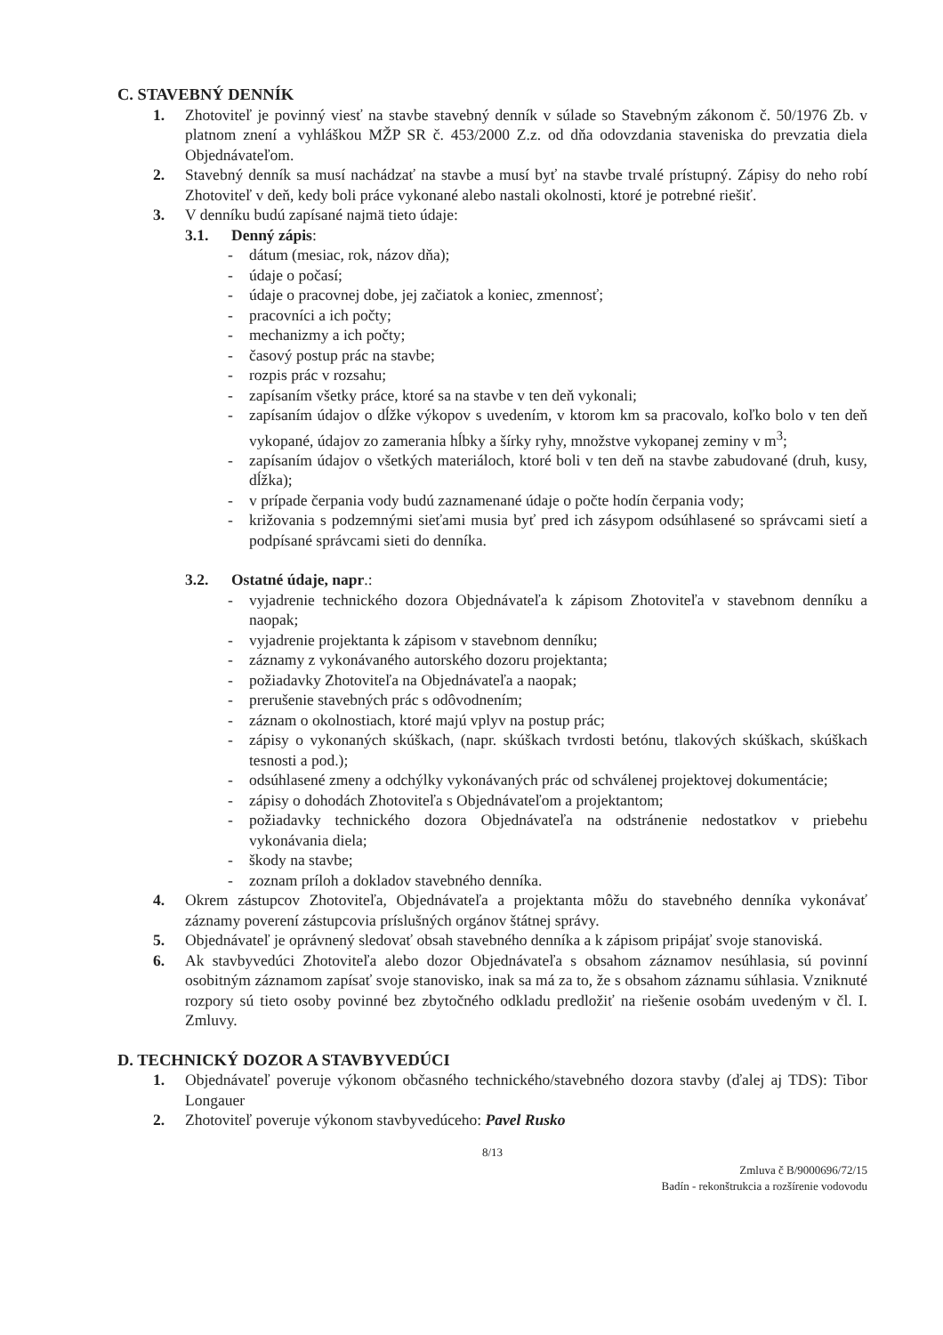C. STAVEBNÝ DENNÍK
1. Zhotoviteľ je povinný viesť na stavbe stavebný denník v súlade so Stavebným zákonom č. 50/1976 Zb. v platnom znení a vyhláškou MŽP SR č. 453/2000 Z.z. od dňa odovzdania staveniska do prevzatia diela Objednávateľom.
2. Stavebný denník sa musí nachádzať na stavbe a musí byť na stavbe trvalé prístupný. Zápisy do neho robí Zhotoviteľ v deň, kedy boli práce vykonané alebo nastali okolnosti, ktoré je potrebné riešiť.
3. V denníku budú zapísané najmä tieto údaje:
3.1. Denný zápis:
- dátum (mesiac, rok, názov dňa);
- údaje o počasí;
- údaje o pracovnej dobe, jej začiatok a koniec, zmennosť;
- pracovníci a ich počty;
- mechanizmy a ich počty;
- časový postup prác na stavbe;
- rozpis prác v rozsahu;
- zapísaním všetky práce, ktoré sa na stavbe v ten deň vykonali;
- zapísaním údajov o dĺžke výkopov s uvedením, v ktorom km sa pracovalo, koľko bolo v ten deň vykopané, údajov zo zamerania hĺbky a šírky ryhy, množstve vykopanej zeminy v m<sup>3</sup>;
- zapísaním údajov o všetkých materiáloch, ktoré boli v ten deň na stavbe zabudované (druh, kusy, dĺžka);
- v prípade čerpania vody budú zaznamenané údaje o počte hodín čerpania vody;
- križovania s podzemnými sieťami musia byť pred ich zásypom odsúhlasené so správcami sietí a podpísané správcami sieti do denníka.
3.2. Ostatné údaje, napr.:
- vyjadrenie technického dozora Objednávateľa k zápisom Zhotoviteľa v stavebnom denníku a naopak;
- vyjadrenie projektanta k zápisom v stavebnom denníku;
- záznamy z vykonávaného autorského dozoru projektanta;
- požiadavky Zhotoviteľa na Objednávateľa a naopak;
- prerušenie stavebných prác s odôvodnením;
- záznam o okolnostiach, ktoré majú vplyv na postup prác;
- zápisy o vykonaných skúškach, (napr. skúškach tvrdosti betónu, tlakových skúškach, skúškach tesnosti a pod.);
- odsúhlasené zmeny a odchýlky vykonávaných prác od schválenej projektovej dokumentácie;
- zápisy o dohodách Zhotoviteľa s Objednávateľom a projektantom;
- požiadavky technického dozora Objednávateľa na odstránenie nedostatkov v priebehu vykonávania diela;
- škody na stavbe;
- zoznam príloh a dokladov stavebného denníka.
4. Okrem zástupcov Zhotoviteľa, Objednávateľa a projektanta môžu do stavebného denníka vykonávať záznamy poverení zástupcovia príslušných orgánov štátnej správy.
5. Objednávateľ je oprávnený sledovať obsah stavebného denníka a k zápisom pripájať svoje stanoviská.
6. Ak stavbyvedúci Zhotoviteľa alebo dozor Objednávateľa s obsahom záznamov nesúhlasia, sú povinní osobitným záznamom zapísať svoje stanovisko, inak sa má za to, že s obsahom záznamu súhlasia. Vzniknuté rozpory sú tieto osoby povinné bez zbytočného odkladu predložiť na riešenie osobám uvedeným v čl. I. Zmluvy.
D. TECHNICKÝ DOZOR A STAVBYVEDÚCI
1. Objednávateľ poveruje výkonom občasného technického/stavebného dozora stavby (ďalej aj TDS): Tibor Longauer
2. Zhotoviteľ poveruje výkonom stavbyvedúceho: Pavel Rusko
8/13
Zmluva č B/9000696/72/15
Badín - rekonštrukcia a rozšírenie vodovodu